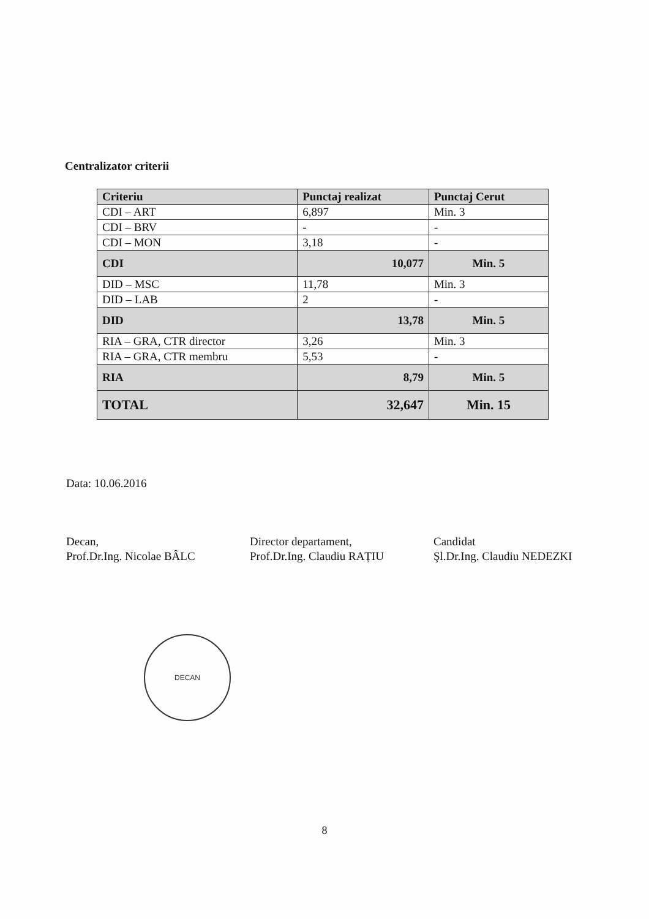Centralizator criterii
| Criteriu | Punctaj realizat | Punctaj Cerut |
| --- | --- | --- |
| CDI – ART | 6,897 | Min. 3 |
| CDI – BRV | - | - |
| CDI – MON | 3,18 | - |
| CDI | 10,077 | Min. 5 |
| DID – MSC | 11,78 | Min. 3 |
| DID – LAB | 2 | - |
| DID | 13,78 | Min. 5 |
| RIA – GRA, CTR director | 3,26 | Min. 3 |
| RIA – GRA, CTR membru | 5,53 | - |
| RIA | 8,79 | Min. 5 |
| TOTAL | 32,647 | Min. 15 |
Data: 10.06.2016
Decan,
Prof.Dr.Ing. Nicolae BÂLC
Director departament,
Prof.Dr.Ing. Claudiu RAȚIU
Candidat
Şl.Dr.Ing. Claudiu NEDEZKI
DECAN
8